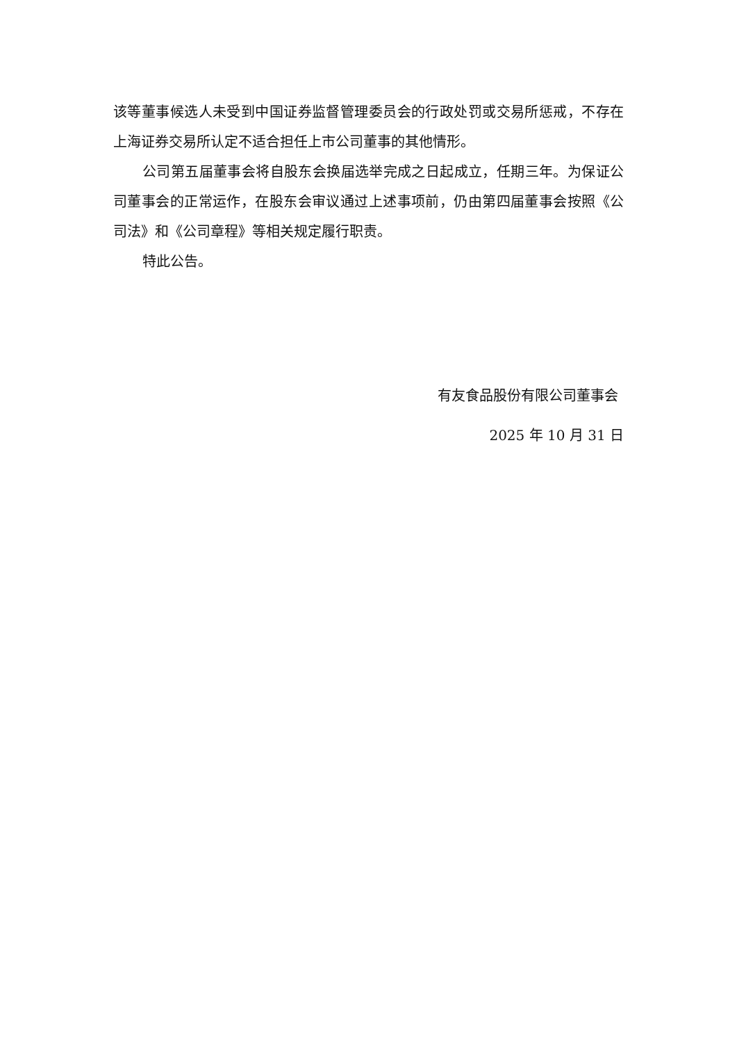该等董事候选人未受到中国证券监督管理委员会的行政处罚或交易所惩戒，不存在上海证券交易所认定不适合担任上市公司董事的其他情形。
公司第五届董事会将自股东会换届选举完成之日起成立，任期三年。为保证公司董事会的正常运作，在股东会审议通过上述事项前，仍由第四届董事会按照《公司法》和《公司章程》等相关规定履行职责。
特此公告。
有友食品股份有限公司董事会
2025 年 10 月 31 日